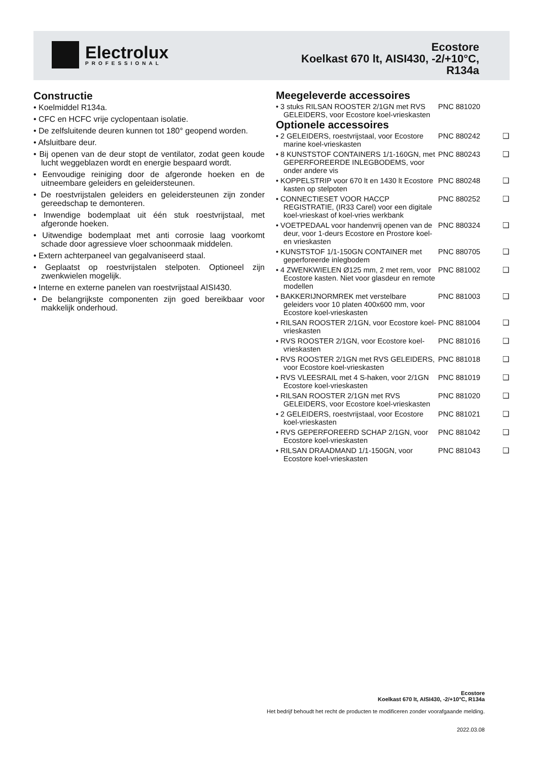Electrolux
PROFESSIONAL
Ecostore
Koelkast 670 lt, AISI430, -2/+10°C,
R134a
Constructie
• Koelmiddel R134a.
• CFC en HCFC vrije cyclopentaan isolatie.
• De zelfsluitende deuren kunnen tot 180° geopend worden.
• Afsluitbare deur.
• Bij openen van de deur stopt de ventilator, zodat geen koude lucht weggeblazen wordt en energie bespaard wordt.
• Eenvoudige reiniging door de afgeronde hoeken en de uitneembare geleiders en geleidersteunen.
• De roestvrijstalen geleiders en geleidersteunen zijn zonder gereedschap te demonteren.
• Inwendige bodemplaat uit één stuk roestvrijstaal, met afgeronde hoeken.
• Uitwendige bodemplaat met anti corrosie laag voorkomt schade door agressieve vloer schoonmaak middelen.
• Extern achterpaneel van gegalvaniseerd staal.
• Geplaatst op roestvrijstalen stelpoten. Optioneel zijn zwenkwielen mogelijk.
• Interne en externe panelen van roestvrijstaal AISI430.
• De belangrijkste componenten zijn goed bereikbaar voor makkelijk onderhoud.
Meegeleverde accessoires
| • 3 stuks RILSAN ROOSTER 2/1GN met RVS GELEIDERS, voor Ecostore koel-vrieskasten | PNC 881020 | |
Optionele accessoires
| • 2 GELEIDERS, roestvrijstaal, voor Ecostore marine koel-vrieskasten | PNC 880242 | ❑ |
| • 8 KUNSTSTOF CONTAINERS 1/1-160GN, met GEPERFOREERDE INLEGBODEMS, voor onder andere vis | PNC 880243 | ❑ |
| • KOPPELSTRIP voor 670 lt en 1430 lt Ecostore kasten op stelpoten | PNC 880248 | ❑ |
| • CONNECTIESET VOOR HACCP REGISTRATIE, (IR33 Carel) voor een digitale koel-vrieskast of koel-vries werkbank | PNC 880252 | ❑ |
| • VOETPEDAAL voor handenvrij openen van de deur, voor 1-deurs Ecostore en Prostore koel- en vrieskasten | PNC 880324 | ❑ |
| • KUNSTSTOF 1/1-150GN CONTAINER met geperforeerde inlegbodem | PNC 880705 | ❑ |
| • 4 ZWENKWIELEN Ø125 mm, 2 met rem, voor Ecostore kasten. Niet voor glasdeur en remote modellen | PNC 881002 | ❑ |
| • BAKKERIJNORMREK met verstelbare geleiders voor 10 platen 400x600 mm, voor Ecostore koel-vrieskasten | PNC 881003 | ❑ |
| • RILSAN ROOSTER 2/1GN, voor Ecostore koel-vrieskasten | PNC 881004 | ❑ |
| • RVS ROOSTER 2/1GN, voor Ecostore koel-vrieskasten | PNC 881016 | ❑ |
| • RVS ROOSTER 2/1GN met RVS GELEIDERS, voor Ecostore koel-vrieskasten | PNC 881018 | ❑ |
| • RVS VLEESRAIL met 4 S-haken, voor 2/1GN Ecostore koel-vrieskasten | PNC 881019 | ❑ |
| • RILSAN ROOSTER 2/1GN met RVS GELEIDERS, voor Ecostore koel-vrieskasten | PNC 881020 | ❑ |
| • 2 GELEIDERS, roestvrijstaal, voor Ecostore koel-vrieskasten | PNC 881021 | ❑ |
| • RVS GEPERFOREERD SCHAP 2/1GN, voor Ecostore koel-vrieskasten | PNC 881042 | ❑ |
| • RILSAN DRAADMAND 1/1-150GN, voor Ecostore koel-vrieskasten | PNC 881043 | ❑ |
Ecostore
Koelkast 670 lt, AISI430, -2/+10°C, R134a
Het bedrijf behoudt het recht de producten te modificeren zonder voorafgaande melding.
2022.03.08